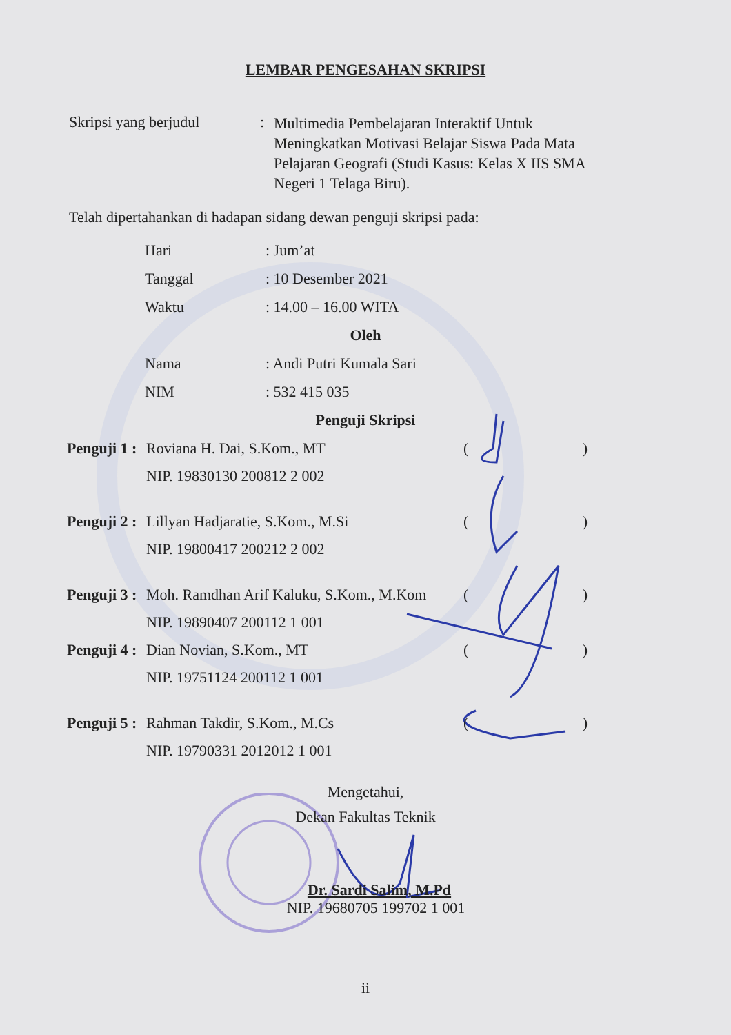LEMBAR PENGESAHAN SKRIPSI
Skripsi yang berjudul
:
Multimedia Pembelajaran Interaktif Untuk Meningkatkan Motivasi Belajar Siswa Pada Mata Pelajaran Geografi (Studi Kasus: Kelas X IIS SMA Negeri 1 Telaga Biru).
Telah dipertahankan di hadapan sidang dewan penguji skripsi pada:
Hari : Jum’at
Tanggal : 10 Desember 2021
Waktu : 14.00 – 16.00 WITA
Oleh
Nama : Andi Putri Kumala Sari
NIM : 532 415 035
Penguji Skripsi
Penguji 1 :
Roviana H. Dai, S.Kom., MT ()
NIP. 19830130 200812 2 002
Penguji 2 :
Lillyan Hadjaratie, S.Kom., M.Si ()
NIP. 19800417 200212 2 002
Penguji 3 :
Moh. Ramdhan Arif Kaluku, S.Kom., M.Kom
()
NIP. 19890407 200112 1 001
Penguji 4 :
Dian Novian, S.Kom., MT ()
NIP. 19751124 200112 1 001
Penguji 5 :
Rahman Takdir, S.Kom., M.Cs ()
NIP. 19790331 2012012 1 001
Mengetahui,
Dekan Fakultas Teknik
Dr. Sardi Salim, M.Pd
NIP. 19680705 199702 1 001
ii